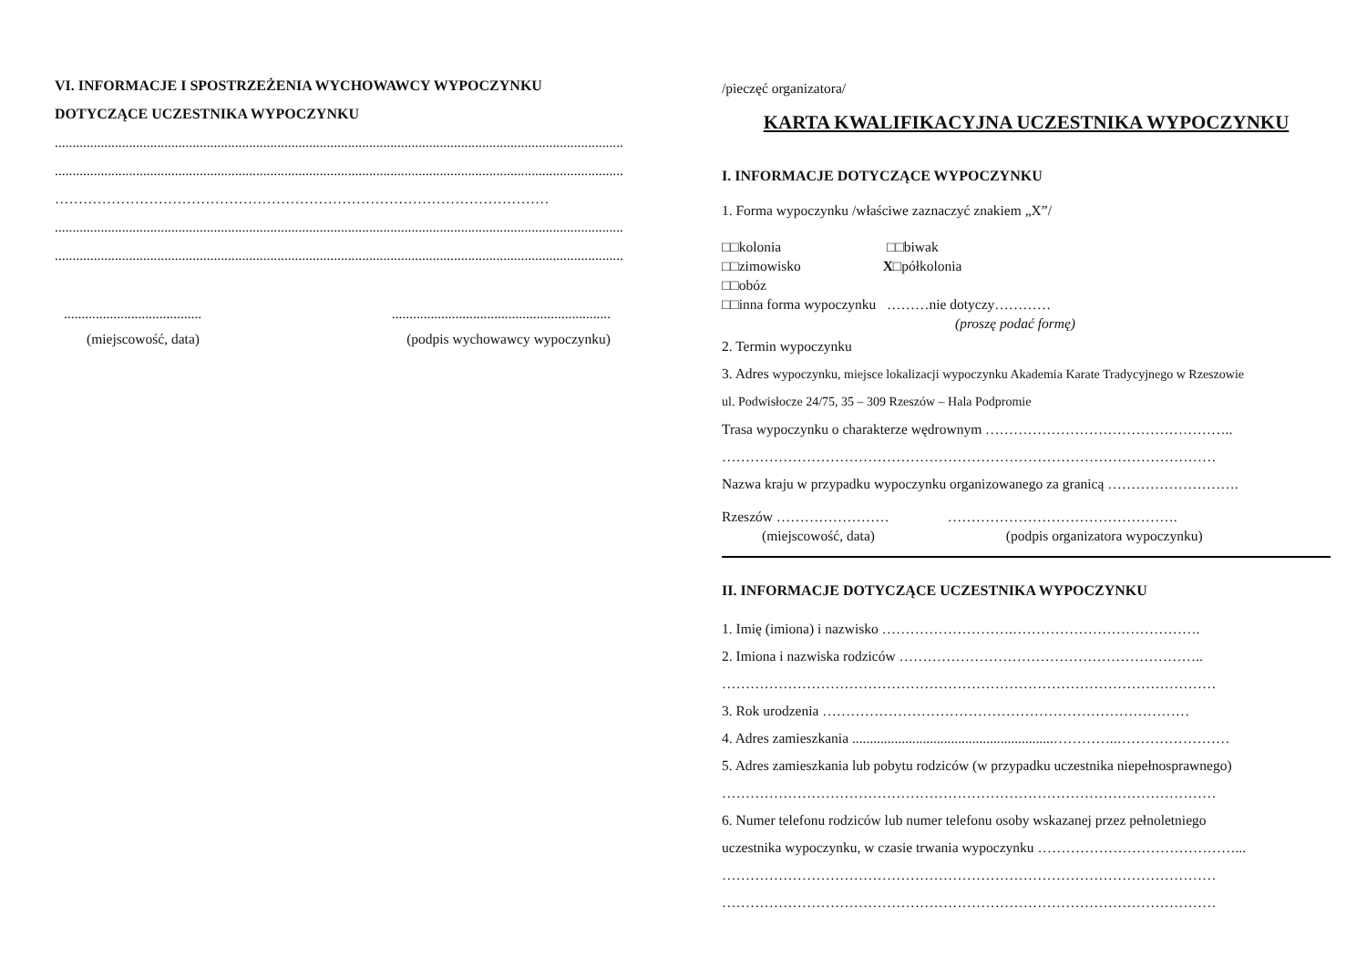VI. INFORMACJE I SPOSTRZEŻENIA WYCHOWAWCY WYPOCZYNKU
DOTYCZĄCE UCZESTNIKA WYPOCZYNKU
.................................................................................................................................................................
.................................................................................................................................................................
……………………………………………………………………………………………
.................................................................................................................................................................
.................................................................................................................................................................
.....................................................................................................
(miejscowość, data) (podpis wychowawcy wypoczynku)
/pieczęć organizatora/
KARTA KWALIFIKACYJNA UCZESTNIKA WYPOCZYNKU
I. INFORMACJE DOTYCZĄCE WYPOCZYNKU
1. Forma wypoczynku /właściwe zaznaczyć znakiem „X”/
□□kolonia □□biwak
□□zimowisko X□półkolonia
□□obóz
□□inna forma wypoczynku ………nie dotyczy…………
(proszę podać formę)
2. Termin wypoczynku
3. Adres wypoczynku, miejsce lokalizacji wypoczynku Akademia Karate Tradycyjnego w Rzeszowie
ul. Podwisłocze 24/75, 35 – 309 Rzeszów – Hala Podpromie
Trasa wypoczynku o charakterze wędrownym ……………………………………………..
……………………………………………………………………………………………
Nazwa kraju w przypadku wypoczynku organizowanego za granicą ……………………….
Rzeszów …………………… ………………………………………….
(miejscowość, data) (podpis organizatora wypoczynku)
II. INFORMACJE DOTYCZĄCE UCZESTNIKA WYPOCZYNKU
1. Imię (imiona) i nazwisko ……………………….………………………………….
2. Imiona i nazwiska rodziców ………………………………………………………..
……………………………………………………………………………………………
3. Rok urodzenia ……………………………………………………………………
4. Adres zamieszkania .........................................................…………..……………………
5. Adres zamieszkania lub pobytu rodziców (w przypadku uczestnika niepełnosprawnego)
……………………………………………………………………………………………
6. Numer telefonu rodziców lub numer telefonu osoby wskazanej przez pełnoletniego
uczestnika wypoczynku, w czasie trwania wypoczynku ……………………………………...
……………………………………………………………………………………………
……………………………………………………………………………………………